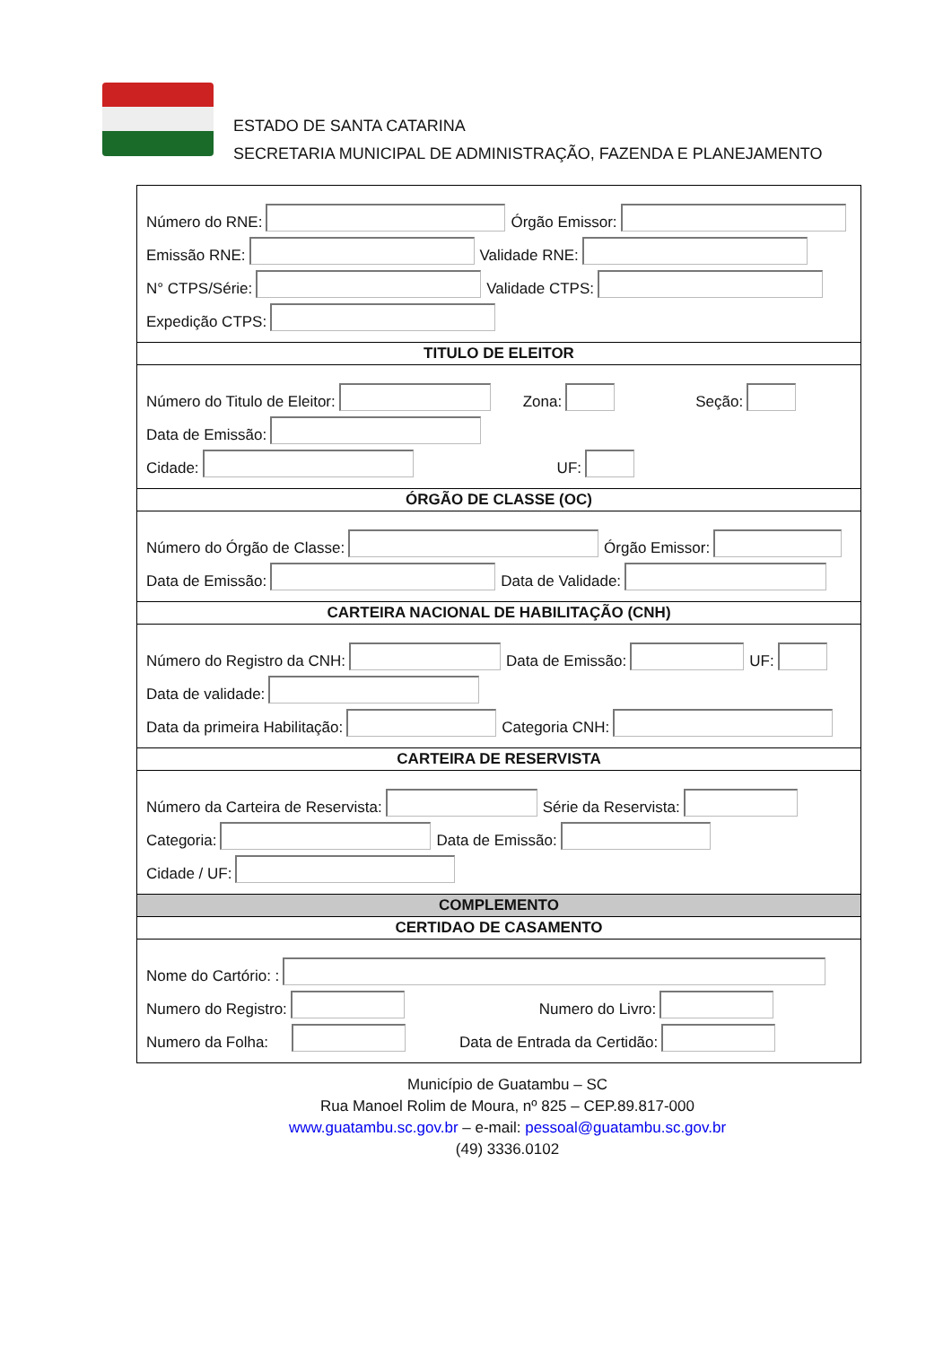ESTADO DE SANTA CATARINA
SECRETARIA MUNICIPAL DE ADMINISTRAÇÃO, FAZENDA E PLANEJAMENTO
Número do RNE: Órgão Emissor:
Emissão RNE: Validade RNE:
N° CTPS/Série: Validade CTPS:
Expedição CTPS:
TITULO DE ELEITOR
Número do Titulo de Eleitor: Zona: Seção:
Data de Emissão:
Cidade: UF:
ÓRGÃO DE CLASSE (OC)
Número do Órgão de Classe: Órgão Emissor:
Data de Emissão: Data de Validade:
CARTEIRA NACIONAL DE HABILITAÇÃO (CNH)
Número do Registro da CNH: Data de Emissão: UF:
Data de validade:
Data da primeira Habilitação: Categoria CNH:
CARTEIRA DE RESERVISTA
Número da Carteira de Reservista: Série da Reservista:
Categoria: Data de Emissão:
Cidade / UF:
COMPLEMENTO
CERTIDAO DE CASAMENTO
Nome do Cartório: :
Numero do Registro: Numero do Livro:
Numero da Folha: Data de Entrada da Certidão:
Município de Guatambu – SC
Rua Manoel Rolim de Moura, nº 825 – CEP.89.817-000
www.guatambu.sc.gov.br – e-mail: pessoal@guatambu.sc.gov.br
(49) 3336.0102